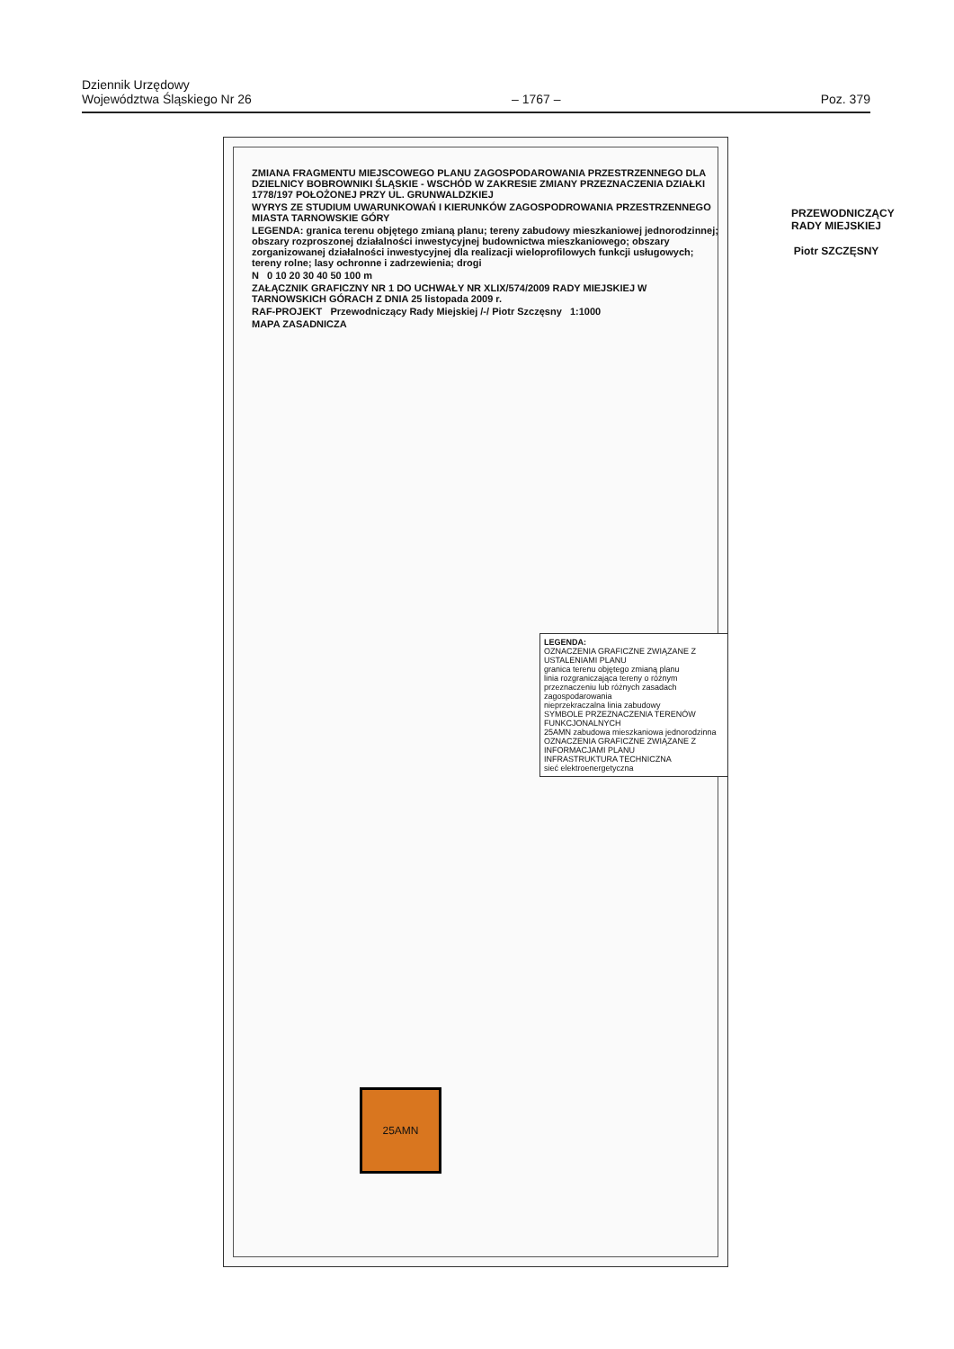Dziennik Urzędowy
Województwa Śląskiego Nr 26
– 1767 –
Poz. 379
ZMIANA FRAGMENTU MIEJSCOWEGO PLANU ZAGOSPODAROWANIA PRZESTRZENNEGO DLA DZIELNICY BOBROWNIKI ŚLĄSKIE - WSCHÓD W ZAKRESIE ZMIANY PRZEZNACZENIA DZIAŁKI 1778/197 POŁOŻONEJ PRZY UL. GRUNWALDZKIEJ
WYRYS ZE STUDIUM UWARUNKOWAŃ I KIERUNKÓW ZAGOSPODROWANIA PRZESTRZENNEGO MIASTA TARNOWSKIE GÓRY
LEGENDA: granica terenu objętego zmianą planu; tereny zabudowy mieszkaniowej jednorodzinnej; obszary rozproszonej działalności inwestycyjnej budownictwa mieszkaniowego; obszary zorganizowanej działalności inwestycyjnej dla realizacji wieloprofilowych funkcji usługowych; tereny rolne; lasy ochronne i zadrzewienia; drogi
N 0 10 20 30 40 50 100 m
ZAŁĄCZNIK GRAFICZNY NR 1 DO UCHWAŁY NR XLIX/574/2009 RADY MIEJSKIEJ W TARNOWSKICH GÓRACH Z DNIA 25 listopada 2009 r.
RAF-PROJEKT Przewodniczący Rady Miejskiej /-/ Piotr Szczęsny 1:1000
MAPA ZASADNICZA
LEGENDA:
OZNACZENIA GRAFICZNE ZWIĄZANE Z USTALENIAMI PLANU
granica terenu objętego zmianą planu
linia rozgraniczająca tereny o różnym przeznaczeniu lub różnych zasadach zagospodarowania
nieprzekraczalna linia zabudowy
SYMBOLE PRZEZNACZENIA TERENÓW FUNKCJONALNYCH
25AMN zabudowa mieszkaniowa jednorodzinna
OZNACZENIA GRAFICZNE ZWIĄZANE Z INFORMACJAMI PLANU
INFRASTRUKTURA TECHNICZNA
sieć elektroenergetyczna
25AMN
PRZEWODNICZĄCY RADY MIEJSKIEJ
Piotr SZCZĘSNY